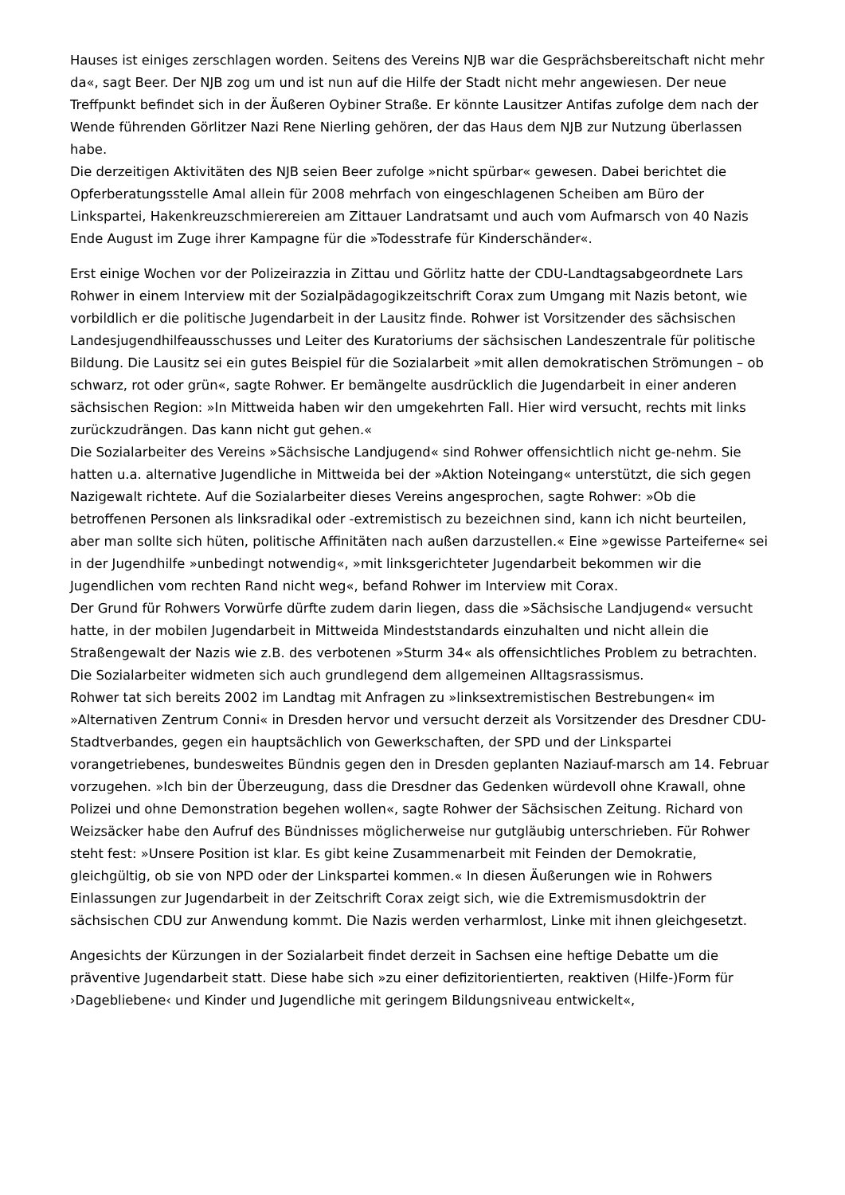Hauses ist einiges zerschlagen worden. Seitens des Vereins NJB war die Gesprächsbereitschaft nicht mehr da«, sagt Beer. Der NJB zog um und ist nun auf die Hilfe der Stadt nicht mehr angewiesen. Der neue Treffpunkt befindet sich in der Äußeren Oybiner Straße. Er könnte Lausitzer Antifas zufolge dem nach der Wende führenden Görlitzer Nazi Rene Nierling gehören, der das Haus dem NJB zur Nutzung überlassen habe.
Die derzeitigen Aktivitäten des NJB seien Beer zufolge »nicht spürbar« gewesen. Dabei berichtet die Opferberatungsstelle Amal allein für 2008 mehrfach von eingeschlagenen Scheiben am Büro der Linkspartei, Hakenkreuzschmierereien am Zittauer Landratsamt und auch vom Aufmarsch von 40 Nazis Ende August im Zuge ihrer Kampagne für die »Todesstrafe für Kinderschänder«.
Erst einige Wochen vor der Polizeirazzia in Zittau und Görlitz hatte der CDU-Landtagsabgeordnete Lars Rohwer in einem Interview mit der Sozialpädagogikzeitschrift Corax zum Umgang mit Nazis betont, wie vorbildlich er die politische Jugendarbeit in der Lausitz finde. Rohwer ist Vorsitzender des sächsischen Landesjugendhilfeausschusses und Leiter des Kuratoriums der sächsischen Landeszentrale für politische Bildung. Die Lausitz sei ein gutes Beispiel für die Sozialarbeit »mit allen demokratischen Strömungen – ob schwarz, rot oder grün«, sagte Rohwer. Er bemängelte ausdrücklich die Jugendarbeit in einer anderen sächsischen Region: »In Mittweida haben wir den umgekehrten Fall. Hier wird versucht, rechts mit links zurückzudrängen. Das kann nicht gut gehen.«
Die Sozialarbeiter des Vereins »Sächsische Landjugend« sind Rohwer offensichtlich nicht ge-nehm. Sie hatten u.a. alternative Jugendliche in Mittweida bei der »Aktion Noteingang« unterstützt, die sich gegen Nazigewalt richtete. Auf die Sozialarbeiter dieses Vereins angesprochen, sagte Rohwer: »Ob die betroffenen Personen als linksradikal oder -extremistisch zu bezeichnen sind, kann ich nicht beurteilen, aber man sollte sich hüten, politische Affinitäten nach außen darzustellen.« Eine »gewisse Parteiferne« sei in der Jugendhilfe »unbedingt notwendig«, »mit linksgerichteter Jugendarbeit bekommen wir die Jugendlichen vom rechten Rand nicht weg«, befand Rohwer im Interview mit Corax.
Der Grund für Rohwers Vorwürfe dürfte zudem darin liegen, dass die »Sächsische Landjugend« versucht hatte, in der mobilen Jugendarbeit in Mittweida Mindeststandards einzuhalten und nicht allein die Straßengewalt der Nazis wie z.B. des verbotenen »Sturm 34« als offensichtliches Problem zu betrachten. Die Sozialarbeiter widmeten sich auch grundlegend dem allgemeinen Alltagsrassismus.
Rohwer tat sich bereits 2002 im Landtag mit Anfragen zu »linksextremistischen Bestrebungen« im »Alternativen Zentrum Conni« in Dresden hervor und versucht derzeit als Vorsitzender des Dresdner CDU-Stadtverbandes, gegen ein hauptsächlich von Gewerkschaften, der SPD und der Linkspartei vorangetriebenes, bundesweites Bündnis gegen den in Dresden geplanten Naziauf-marsch am 14. Februar vorzugehen. »Ich bin der Überzeugung, dass die Dresdner das Gedenken würdevoll ohne Krawall, ohne Polizei und ohne Demonstration begehen wollen«, sagte Rohwer der Sächsischen Zeitung. Richard von Weizsäcker habe den Aufruf des Bündnisses möglicherweise nur gutgläubig unterschrieben. Für Rohwer steht fest: »Unsere Position ist klar. Es gibt keine Zusammenarbeit mit Feinden der Demokratie, gleichgültig, ob sie von NPD oder der Linkspartei kommen.« In diesen Äußerungen wie in Rohwers Einlassungen zur Jugendarbeit in der Zeitschrift Corax zeigt sich, wie die Extremismusdoktrin der sächsischen CDU zur Anwendung kommt. Die Nazis werden verharmlost, Linke mit ihnen gleichgesetzt.
Angesichts der Kürzungen in der Sozialarbeit findet derzeit in Sachsen eine heftige Debatte um die präventive Jugendarbeit statt. Diese habe sich »zu einer defizitorientierten, reaktiven (Hilfe-)Form für ›Dagebliebene‹ und Kinder und Jugendliche mit geringem Bildungsniveau entwickelt«,